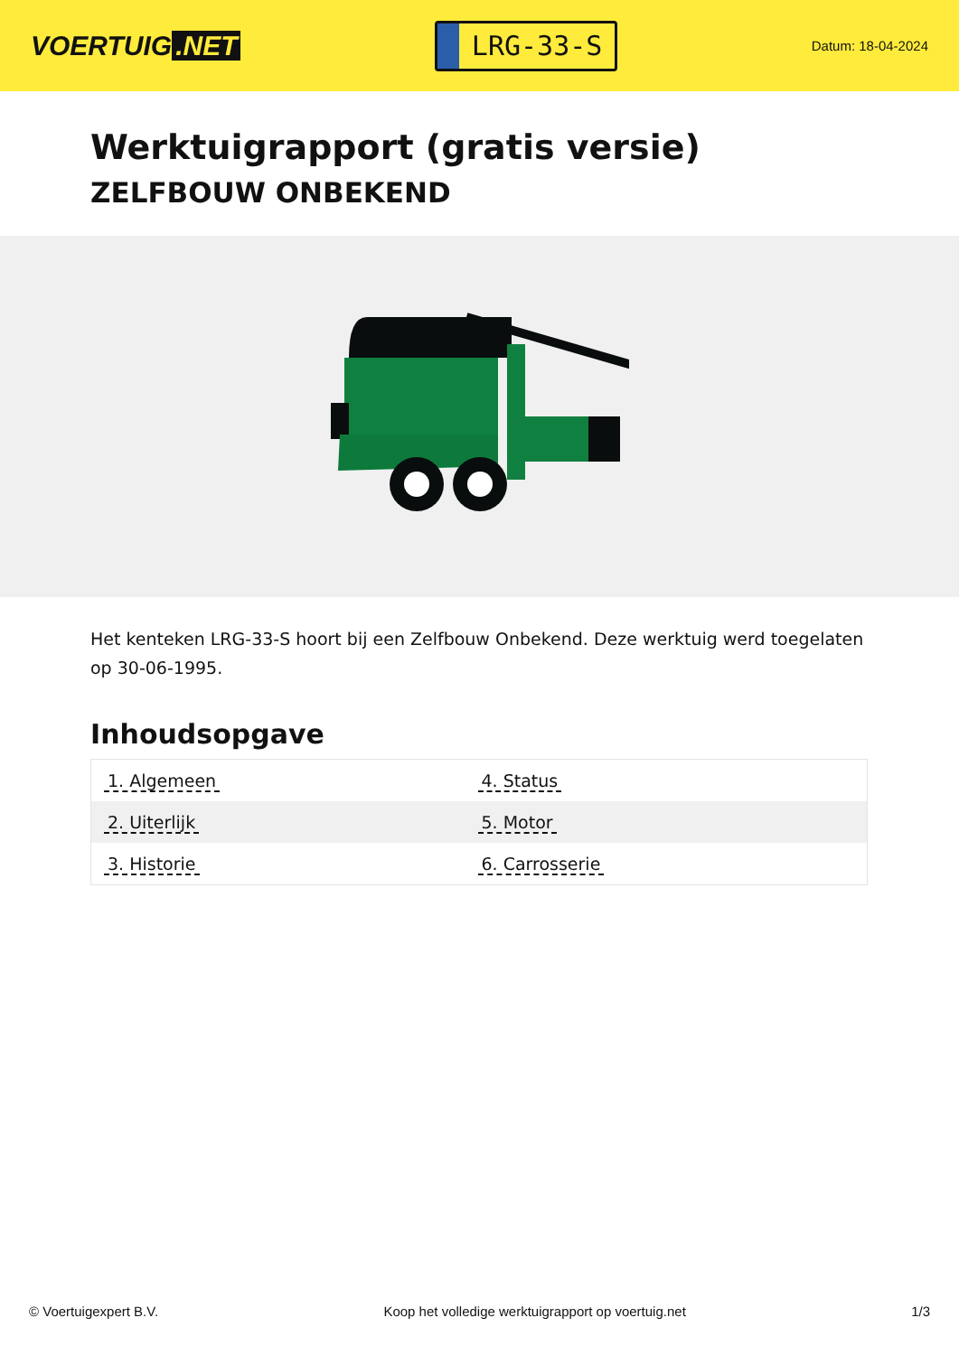VOERTUIG.NET
LRG-33-S
Datum: 18-04-2024
Werktuigrapport (gratis versie)
ZELFBOUW ONBEKEND
Het kenteken LRG-33-S hoort bij een Zelfbouw Onbekend. Deze werktuig werd toegelaten op 30-06-1995.
Inhoudsopgave
| 1. Algemeen | 4. Status |
| 2. Uiterlijk | 5. Motor |
| 3. Historie | 6. Carrosserie |
© Voertuigexpert B.V. Koop het volledige werktuigrapport op voertuig.net 1/3